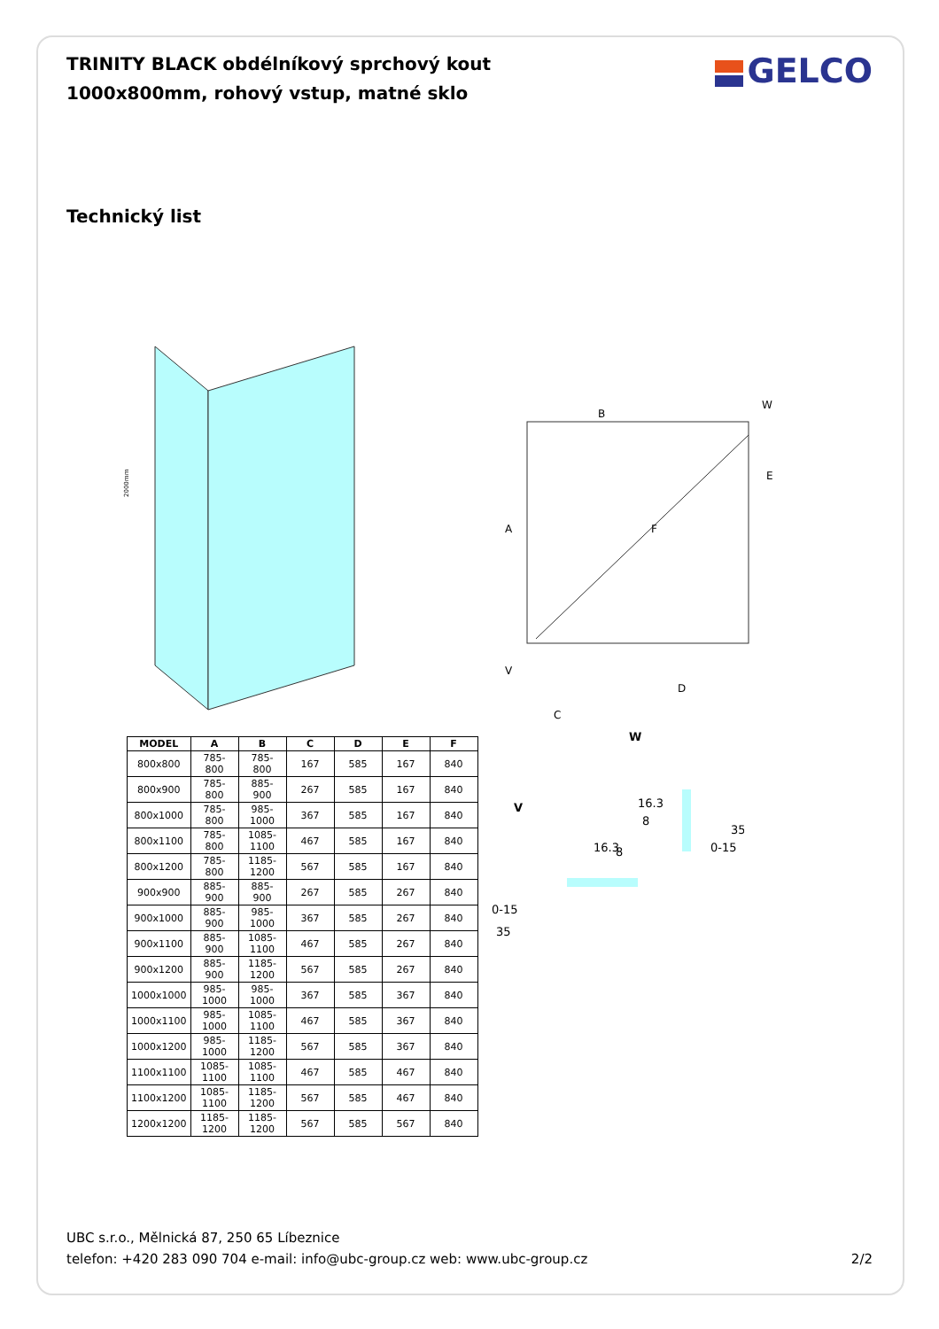TRINITY BLACK obdélníkový sprchový kout 1000x800mm, rohový vstup, matné sklo
GELCO
Technický list
2000mm
B
A
F
D
C
W
V
E
| MODEL | A | B | C | D | E | F |
| --- | --- | --- | --- | --- | --- | --- |
| 800x800 | 785-800 | 785-800 | 167 | 585 | 167 | 840 |
| 800x900 | 785-800 | 885-900 | 267 | 585 | 167 | 840 |
| 800x1000 | 785-800 | 985-1000 | 367 | 585 | 167 | 840 |
| 800x1100 | 785-800 | 1085-1100 | 467 | 585 | 167 | 840 |
| 800x1200 | 785-800 | 1185-1200 | 567 | 585 | 167 | 840 |
| 900x900 | 885-900 | 885-900 | 267 | 585 | 267 | 840 |
| 900x1000 | 885-900 | 985-1000 | 367 | 585 | 267 | 840 |
| 900x1100 | 885-900 | 1085-1100 | 467 | 585 | 267 | 840 |
| 900x1200 | 885-900 | 1185-1200 | 567 | 585 | 267 | 840 |
| 1000x1000 | 985-1000 | 985-1000 | 367 | 585 | 367 | 840 |
| 1000x1100 | 985-1000 | 1085-1100 | 467 | 585 | 367 | 840 |
| 1000x1200 | 985-1000 | 1185-1200 | 567 | 585 | 367 | 840 |
| 1100x1100 | 1085-1100 | 1085-1100 | 467 | 585 | 467 | 840 |
| 1100x1200 | 1085-1100 | 1185-1200 | 567 | 585 | 467 | 840 |
| 1200x1200 | 1185-1200 | 1185-1200 | 567 | 585 | 567 | 840 |
W
16.3
8
35
0-15
V
16.3
8
0-15
35
UBC s.r.o., Mělnická 87, 250 65 Líbeznice
telefon: +420 283 090 704 e-mail: info@ubc-group.cz web: www.ubc-group.cz
2/2